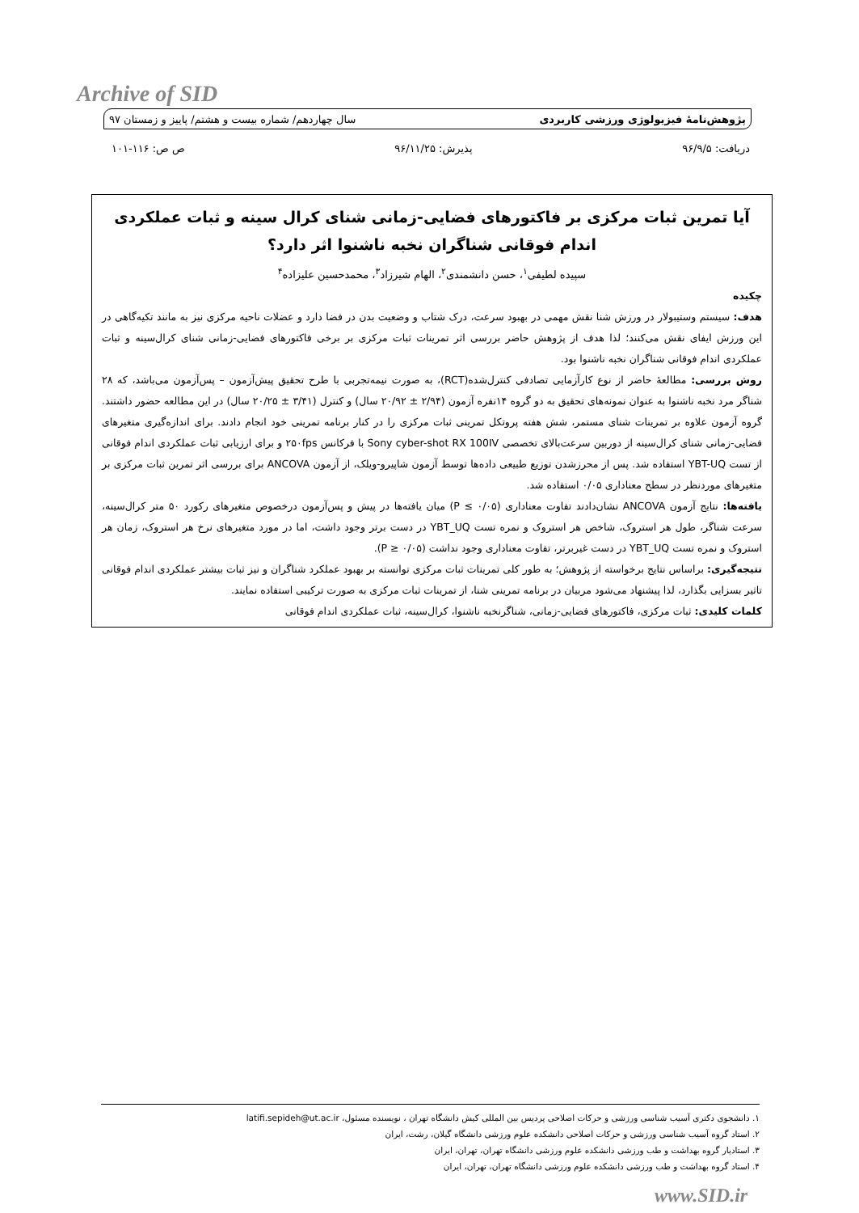Archive of SID
پژوهش‌نامهٔ فیزیولوژی ورزشی کاربردی سال چهاردهم/ شماره بیست و هشتم/ پاییز و زمستان ۹۷
دریافت: ۹۶/۹/۵ پذیرش: ۹۶/۱۱/۲۵ ص ص: ۱۱۶-۱۰۱
آیا تمرین ثبات مرکزی بر فاکتورهای فضایی-زمانی شنای کرال سینه و ثبات عملکردی اندام فوقانی شناگران نخبه ناشنوا اثر دارد؟
سپیده لطیفی<sup>۱</sup>، حسن دانشمندی<sup>۲</sup>، الهام شیرزاد<sup>۳</sup>، محمدحسین علیزاده<sup>۴</sup>
چکیده
هدف: سیستم وستیبولار در ورزش شنا نقش مهمی در بهبود سرعت، درک شتاب و وضعیت بدن در فضا دارد و عضلات ناحیه مرکزی نیز به مانند تکیه‌گاهی در این ورزش ایفای نقش می‌کنند؛ لذا هدف از پژوهش حاضر بررسی اثر تمرینات ثبات مرکزی بر برخی فاکتورهای فضایی-زمانی شنای کرال‌سینه و ثبات عملکردی اندام فوقانی شناگران نخبه ناشنوا بود.
روش بررسی: مطالعهٔ حاضر از نوع کارآزمایی تصادفی کنترل‌شده(RCT)، به صورت نیمه‌تجربی با طرح تحقیق پیش‌آزمون – پس‌آزمون می‌باشد، که ۲۸ شناگر مرد نخبه ناشنوا به عنوان نمونه‌های تحقیق به دو گروه ۱۴نفره آزمون (۲/۹۴ ± ۲۰/۹۲ سال) و کنترل (۳/۴۱ ± ۲۰/۲۵ سال) در این مطالعه حضور داشتند. گروه آزمون علاوه بر تمرینات شنای مستمر، شش هفته پروتکل تمرینی ثبات مرکزی را در کنار برنامه تمرینی خود انجام دادند. برای اندازه‌گیری متغیرهای فضایی-زمانی شنای کرال‌سینه از دوربین سرعت‌بالای تخصصی Sony cyber-shot RX 100IV با فرکانس ۲۵۰fps و برای ارزیابی ثبات عملکردی اندام فوقانی از تست YBT-UQ استفاده شد. پس از محرزشدن توزیع طبیعی داده‌ها توسط آزمون شاپیرو-ویلک، از آزمون ANCOVA برای بررسی اثر تمرین ثبات مرکزی بر متغیرهای موردنظر در سطح معناداری ۰/۰۵ استفاده شد.
یافته‌ها: نتایج آزمون ANCOVA نشان‌دادند تفاوت معناداری (P ≤ ۰/۰۵) میان یافته‌ها در پیش و پس‌آزمون درخصوص متغیرهای رکورد ۵۰ متر کرال‌سینه، سرعت شناگر، طول هر استروک، شاخص هر استروک و نمره تست YBT_UQ در دست برتر وجود داشت، اما در مورد متغیرهای نرخ هر استروک، زمان هر استروک و نمره تست YBT_UQ در دست غیربرتر، تفاوت معناداری وجود نداشت (۰/۰۵ ≤ P).
نتیجه‌گیری: براساس نتایج برخواسته از پژوهش؛ به طور کلی تمرینات ثبات مرکزی توانسته بر بهبود عملکرد شناگران و نیز ثبات بیشتر عملکردی اندام فوقانی تاثیر بسزایی بگذارد، لذا پیشنهاد می‌شود مربیان در برنامه تمرینی شنا، از تمرینات ثبات مرکزی به صورت ترکیبی استفاده نمایند.
کلمات کلیدی: ثبات مرکزی، فاکتورهای فضایی-زمانی، شناگرنخبه ناشنوا، کرال‌سینه، ثبات عملکردی اندام فوقانی
۱. دانشجوی دکتری آسیب شناسی ورزشی و حرکات اصلاحی پردیس بین المللی کیش دانشگاه تهران ، نویسنده مسئول، latifi.sepideh@ut.ac.ir
۲. استاد گروه آسیب شناسی ورزشی و حرکات اصلاحی دانشکده علوم ورزشی دانشگاه گیلان، رشت، ایران
۳. استادیار گروه بهداشت و طب ورزشی دانشکده علوم ورزشی دانشگاه تهران، تهران، ایران
۴. استاد گروه بهداشت و طب ورزشی دانشکده علوم ورزشی دانشگاه تهران، تهران، ایران
www.SID.ir